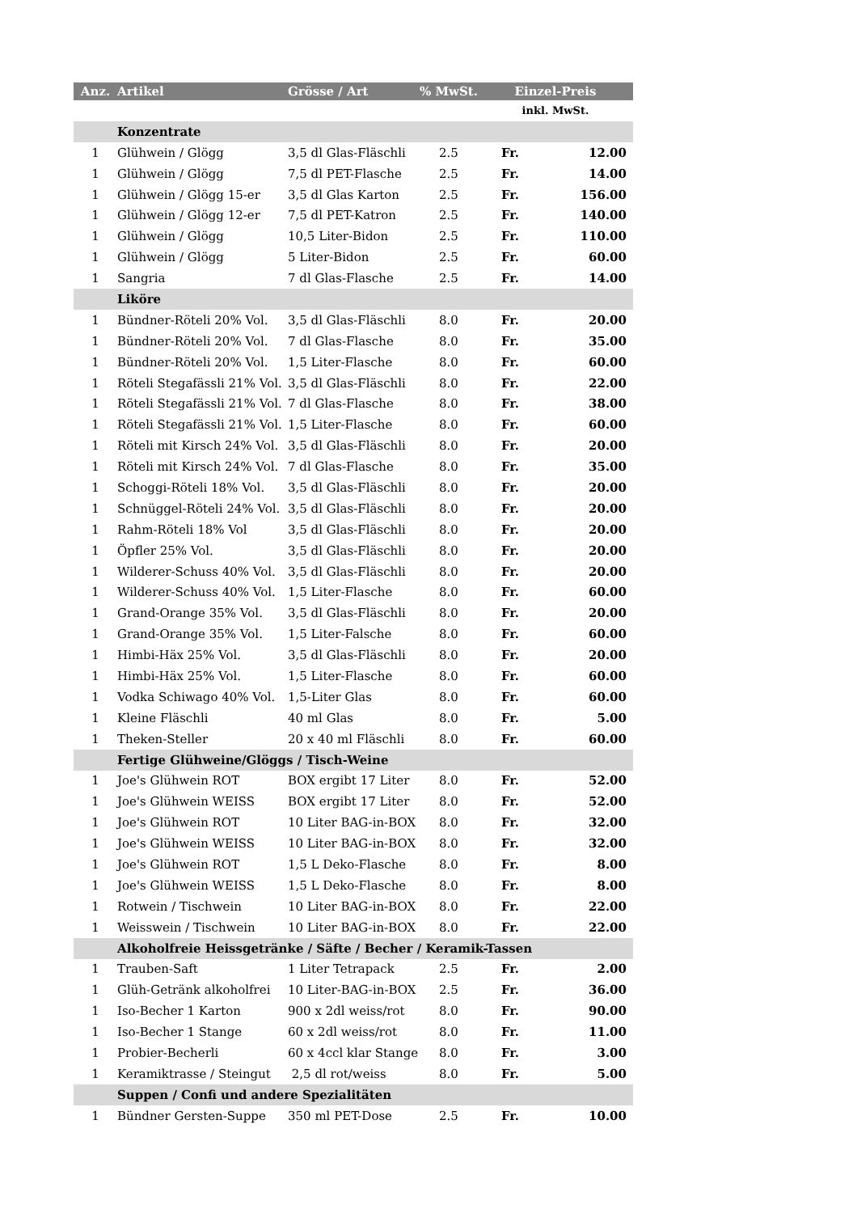| Anz. | Artikel | Grösse / Art | % MwSt. | Einzel-Preis | |
| --- | --- | --- | --- | --- | --- |
| | | | | inkl. MwSt. | |
| | Konzentrate | | | | |
| 1 | Glühwein / Glögg | 3,5 dl Glas-Fläschli | 2.5 | Fr. | 12.00 |
| 1 | Glühwein / Glögg | 7,5 dl PET-Flasche | 2.5 | Fr. | 14.00 |
| 1 | Glühwein / Glögg 15-er | 3,5 dl Glas Karton | 2.5 | Fr. | 156.00 |
| 1 | Glühwein / Glögg 12-er | 7,5 dl PET-Katron | 2.5 | Fr. | 140.00 |
| 1 | Glühwein / Glögg | 10,5 Liter-Bidon | 2.5 | Fr. | 110.00 |
| 1 | Glühwein / Glögg | 5 Liter-Bidon | 2.5 | Fr. | 60.00 |
| 1 | Sangria | 7 dl Glas-Flasche | 2.5 | Fr. | 14.00 |
| | Liköre | | | | |
| 1 | Bündner-Röteli 20% Vol. | 3,5 dl Glas-Fläschli | 8.0 | Fr. | 20.00 |
| 1 | Bündner-Röteli 20% Vol. | 7 dl Glas-Flasche | 8.0 | Fr. | 35.00 |
| 1 | Bündner-Röteli 20% Vol. | 1,5 Liter-Flasche | 8.0 | Fr. | 60.00 |
| 1 | Röteli Stegafässli 21% Vol. | 3,5 dl Glas-Fläschli | 8.0 | Fr. | 22.00 |
| 1 | Röteli Stegafässli 21% Vol. | 7 dl Glas-Flasche | 8.0 | Fr. | 38.00 |
| 1 | Röteli Stegafässli 21% Vol. | 1,5 Liter-Flasche | 8.0 | Fr. | 60.00 |
| 1 | Röteli mit Kirsch 24% Vol. | 3,5 dl Glas-Fläschli | 8.0 | Fr. | 20.00 |
| 1 | Röteli mit Kirsch 24% Vol. | 7 dl Glas-Flasche | 8.0 | Fr. | 35.00 |
| 1 | Schoggi-Röteli 18% Vol. | 3,5 dl Glas-Fläschli | 8.0 | Fr. | 20.00 |
| 1 | Schnüggel-Röteli 24% Vol. | 3,5 dl Glas-Fläschli | 8.0 | Fr. | 20.00 |
| 1 | Rahm-Röteli 18% Vol | 3,5 dl Glas-Fläschli | 8.0 | Fr. | 20.00 |
| 1 | Öpfler 25% Vol. | 3,5 dl Glas-Fläschli | 8.0 | Fr. | 20.00 |
| 1 | Wilderer-Schuss 40% Vol. | 3,5 dl Glas-Fläschli | 8.0 | Fr. | 20.00 |
| 1 | Wilderer-Schuss 40% Vol. | 1,5 Liter-Flasche | 8.0 | Fr. | 60.00 |
| 1 | Grand-Orange 35% Vol. | 3,5 dl Glas-Fläschli | 8.0 | Fr. | 20.00 |
| 1 | Grand-Orange 35% Vol. | 1,5 Liter-Falsche | 8.0 | Fr. | 60.00 |
| 1 | Himbi-Häx 25% Vol. | 3,5 dl Glas-Fläschli | 8.0 | Fr. | 20.00 |
| 1 | Himbi-Häx 25% Vol. | 1,5 Liter-Flasche | 8.0 | Fr. | 60.00 |
| 1 | Vodka Schiwago 40% Vol. | 1,5-Liter Glas | 8.0 | Fr. | 60.00 |
| 1 | Kleine Fläschli | 40 ml Glas | 8.0 | Fr. | 5.00 |
| 1 | Theken-Steller | 20 x 40 ml Fläschli | 8.0 | Fr. | 60.00 |
| | Fertige Glühweine/Glöggs / Tisch-Weine | | | | |
| 1 | Joe's Glühwein ROT | BOX ergibt 17 Liter | 8.0 | Fr. | 52.00 |
| 1 | Joe's Glühwein WEISS | BOX ergibt 17 Liter | 8.0 | Fr. | 52.00 |
| 1 | Joe's Glühwein ROT | 10 Liter BAG-in-BOX | 8.0 | Fr. | 32.00 |
| 1 | Joe's Glühwein WEISS | 10 Liter BAG-in-BOX | 8.0 | Fr. | 32.00 |
| 1 | Joe's Glühwein ROT | 1,5 L Deko-Flasche | 8.0 | Fr. | 8.00 |
| 1 | Joe's Glühwein WEISS | 1,5 L Deko-Flasche | 8.0 | Fr. | 8.00 |
| 1 | Rotwein / Tischwein | 10 Liter BAG-in-BOX | 8.0 | Fr. | 22.00 |
| 1 | Weisswein / Tischwein | 10 Liter BAG-in-BOX | 8.0 | Fr. | 22.00 |
| | Alkoholfreie Heissgetränke / Säfte / Becher / Keramik-Tassen | | | | |
| 1 | Trauben-Saft | 1 Liter Tetrapack | 2.5 | Fr. | 2.00 |
| 1 | Glüh-Getränk alkoholfrei | 10 Liter-BAG-in-BOX | 2.5 | Fr. | 36.00 |
| 1 | Iso-Becher 1 Karton | 900 x 2dl weiss/rot | 8.0 | Fr. | 90.00 |
| 1 | Iso-Becher 1 Stange | 60 x 2dl weiss/rot | 8.0 | Fr. | 11.00 |
| 1 | Probier-Becherli | 60 x 4ccl klar Stange | 8.0 | Fr. | 3.00 |
| 1 | Keramiktrasse / Steingut | 2,5 dl rot/weiss | 8.0 | Fr. | 5.00 |
| | Suppen / Confi und andere Spezialitäten | | | | |
| 1 | Bündner Gersten-Suppe | 350 ml PET-Dose | 2.5 | Fr. | 10.00 |